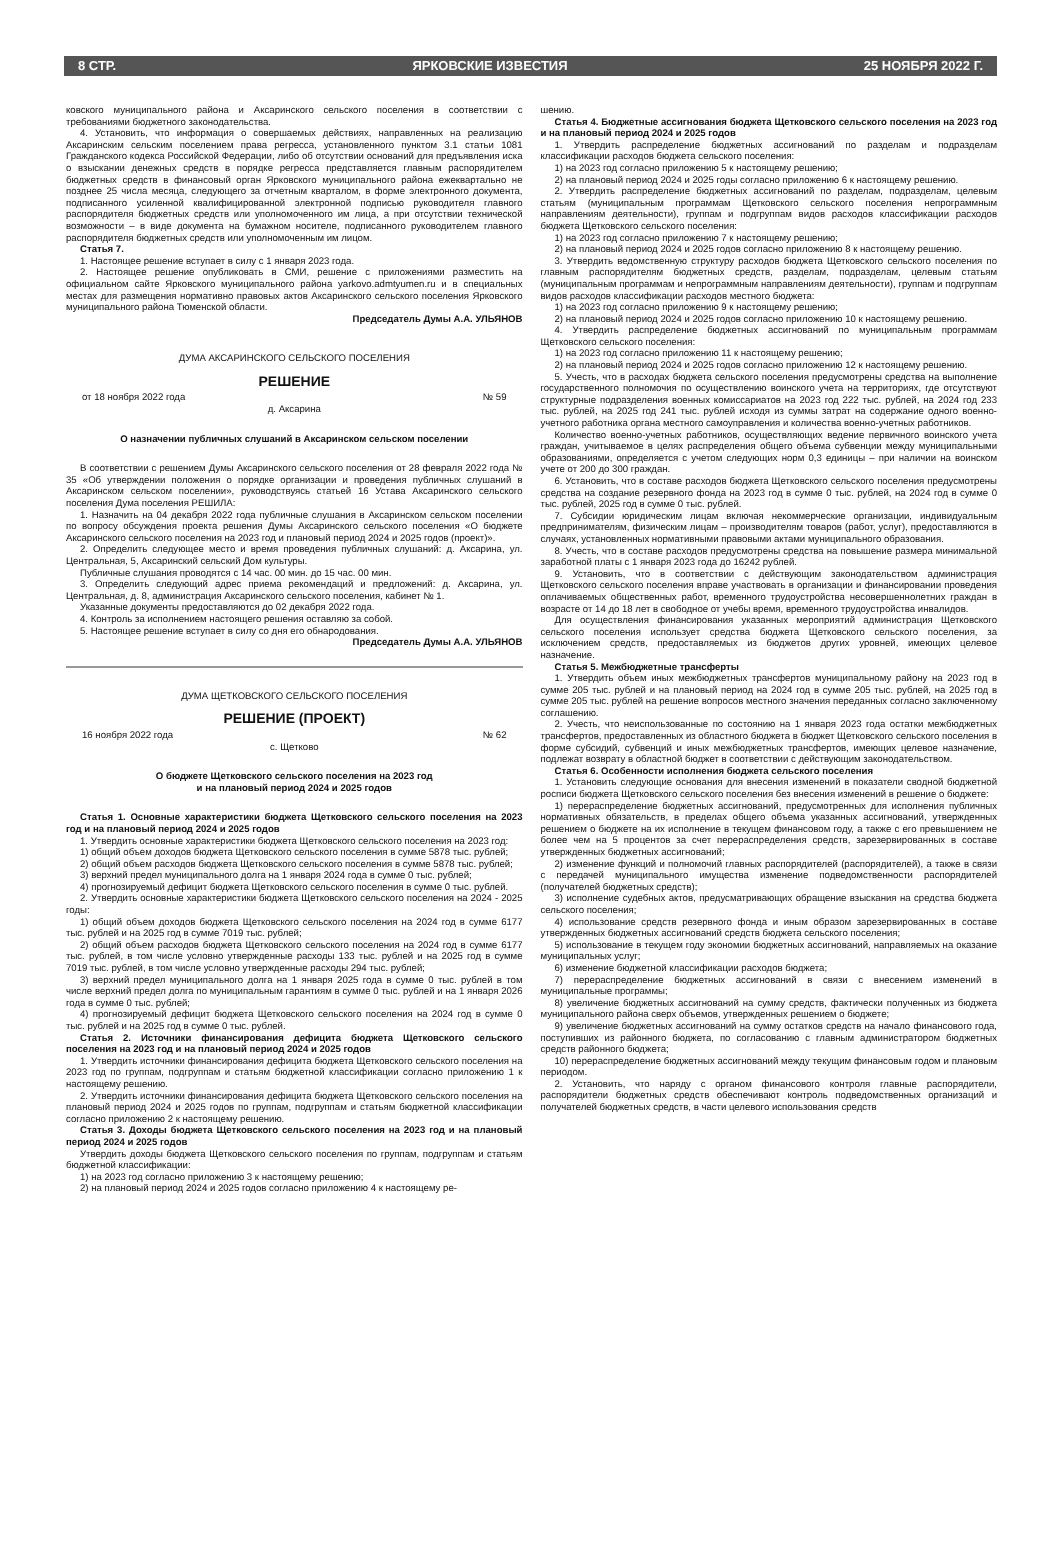8 СТР. ЯРКОВСКИЕ ИЗВЕСТИЯ 25 НОЯБРЯ 2022 Г.
ковского муниципального района и Аксаринского сельского поселения в соответствии с требованиями бюджетного законодательства.
4. Установить, что информация о совершаемых действиях, направленных на реализацию Аксаринским сельским поселением права регресса, установленного пунктом 3.1 статьи 1081 Гражданского кодекса Российской Федерации, либо об отсутствии оснований для предъявления иска о взыскании денежных средств в порядке регресса представляется главным распорядителем бюджетных средств в финансовый орган Ярковского муниципального района ежеквартально не позднее 25 числа месяца, следующего за отчетным кварталом, в форме электронного документа, подписанного усиленной квалифицированной электронной подписью руководителя главного распорядителя бюджетных средств или уполномоченного им лица, а при отсутствии технической возможности – в виде документа на бумажном носителе, подписанного руководителем главного распорядителя бюджетных средств или уполномоченным им лицом.
Статья 7.
1. Настоящее решение вступает в силу с 1 января 2023 года.
2. Настоящее решение опубликовать в СМИ, решение с приложениями разместить на официальном сайте Ярковского муниципального района yarkovo.admtyumen.ru и в специальных местах для размещения нормативно правовых актов Аксаринского сельского поселения Ярковского муниципального района Тюменской области.
Председатель Думы А.А. УЛЬЯНОВ
ДУМА АКСАРИНСКОГО СЕЛЬСКОГО ПОСЕЛЕНИЯ
РЕШЕНИЕ
от 18 ноября 2022 года № 59
д. Аксарина
О назначении публичных слушаний в Аксаринском сельском поселении
В соответствии с решением Думы Аксаринского сельского поселения от 28 февраля 2022 года № 35 «Об утверждении положения о порядке организации и проведения публичных слушаний в Аксаринском сельском поселении», руководствуясь статьей 16 Устава Аксаринского сельского поселения Дума поселения РЕШИЛА:
1. Назначить на 04 декабря 2022 года публичные слушания в Аксаринском сельском поселении по вопросу обсуждения проекта решения Думы Аксаринского сельского поселения «О бюджете Аксаринского сельского поселения на 2023 год и плановый период 2024 и 2025 годов (проект)».
2. Определить следующее место и время проведения публичных слушаний: д. Аксарина, ул. Центральная, 5, Аксаринский сельский Дом культуры.
Публичные слушания проводятся с 14 час. 00 мин. до 15 час. 00 мин.
3. Определить следующий адрес приема рекомендаций и предложений: д. Аксарина, ул. Центральная, д. 8, администрация Аксаринского сельского поселения, кабинет № 1.
Указанные документы предоставляются до 02 декабря 2022 года.
4. Контроль за исполнением настоящего решения оставляю за собой.
5. Настоящее решение вступает в силу со дня его обнародования.
Председатель Думы А.А. УЛЬЯНОВ
ДУМА ЩЕТКОВСКОГО СЕЛЬСКОГО ПОСЕЛЕНИЯ
РЕШЕНИЕ (ПРОЕКТ)
16 ноября 2022 года № 62
с. Щетково
О бюджете Щетковского сельского поселения на 2023 год
и на плановый период 2024 и 2025 годов
Статья 1. Основные характеристики бюджета Щетковского сельского поселения на 2023 год и на плановый период 2024 и 2025 годов
1. Утвердить основные характеристики бюджета Щетковского сельского поселения на 2023 год:
1) общий объем доходов бюджета Щетковского сельского поселения в сумме 5878 тыс. рублей;
2) общий объем расходов бюджета Щетковского сельского поселения в сумме 5878 тыс. рублей;
3) верхний предел муниципального долга на 1 января 2024 года в сумме 0 тыс. рублей;
4) прогнозируемый дефицит бюджета Щетковского сельского поселения в сумме 0 тыс. рублей.
2. Утвердить основные характеристики бюджета Щетковского сельского поселения на 2024 - 2025 годы:
1) общий объем доходов бюджета Щетковского сельского поселения на 2024 год в сумме 6177 тыс. рублей и на 2025 год в сумме 7019 тыс. рублей;
2) общий объем расходов бюджета Щетковского сельского поселения на 2024 год в сумме 6177 тыс. рублей, в том числе условно утвержденные расходы 133 тыс. рублей и на 2025 год в сумме 7019 тыс. рублей, в том числе условно утвержденные расходы 294 тыс. рублей;
3) верхний предел муниципального долга на 1 января 2025 года в сумме 0 тыс. рублей в том числе верхний предел долга по муниципальным гарантиям в сумме 0 тыс. рублей и на 1 января 2026 года в сумме 0 тыс. рублей;
4) прогнозируемый дефицит бюджета Щетковского сельского поселения на 2024 год в сумме 0 тыс. рублей и на 2025 год в сумме 0 тыс. рублей.
Статья 2. Источники финансирования дефицита бюджета Щетковского сельского поселения на 2023 год и на плановый период 2024 и 2025 годов
1. Утвердить источники финансирования дефицита бюджета Щетковского сельского поселения на 2023 год по группам, подгруппам и статьям бюджетной классификации согласно приложению 1 к настоящему решению.
2. Утвердить источники финансирования дефицита бюджета Щетковского сельского поселения на плановый период 2024 и 2025 годов по группам, подгруппам и статьям бюджетной классификации согласно приложению 2 к настоящему решению.
Статья 3. Доходы бюджета Щетковского сельского поселения на 2023 год и на плановый период 2024 и 2025 годов
Утвердить доходы бюджета Щетковского сельского поселения по группам, подгруппам и статьям бюджетной классификации:
1) на 2023 год согласно приложению 3 к настоящему решению;
2) на плановый период 2024 и 2025 годов согласно приложению 4 к настоящему ре-
шению.
Статья 4. Бюджетные ассигнования бюджета Щетковского сельского поселения на 2023 год и на плановый период 2024 и 2025 годов
1. Утвердить распределение бюджетных ассигнований по разделам и подразделам классификации расходов бюджета сельского поселения:
1) на 2023 год согласно приложению 5 к настоящему решению;
2) на плановый период 2024 и 2025 годы согласно приложению 6 к настоящему решению.
2. Утвердить распределение бюджетных ассигнований по разделам, подразделам, целевым статьям (муниципальным программам Щетковского сельского поселения непрограммным направлениям деятельности), группам и подгруппам видов расходов классификации расходов бюджета Щетковского сельского поселения:
1) на 2023 год согласно приложению 7 к настоящему решению;
2) на плановый период 2024 и 2025 годов согласно приложению 8 к настоящему решению.
3. Утвердить ведомственную структуру расходов бюджета Щетковского сельского поселения по главным распорядителям бюджетных средств, разделам, подразделам, целевым статьям (муниципальным программам и непрограммным направлениям деятельности), группам и подгруппам видов расходов классификации расходов местного бюджета:
1) на 2023 год согласно приложению 9 к настоящему решению;
2) на плановый период 2024 и 2025 годов согласно приложению 10 к настоящему решению.
4. Утвердить распределение бюджетных ассигнований по муниципальным программам Щетковского сельского поселения:
1) на 2023 год согласно приложению 11 к настоящему решению;
2) на плановый период 2024 и 2025 годов согласно приложению 12 к настоящему решению.
5. Учесть, что в расходах бюджета сельского поселения предусмотрены средства на выполнение государственного полномочия по осуществлению воинского учета на территориях, где отсутствуют структурные подразделения военных комиссариатов на 2023 год 222 тыс. рублей, на 2024 год 233 тыс. рублей, на 2025 год 241 тыс. рублей исходя из суммы затрат на содержание одного военно-учетного работника органа местного самоуправления и количества военно-учетных работников.
Количество военно-учетных работников, осуществляющих ведение первичного воинского учета граждан, учитываемое в целях распределения общего объема субвенции между муниципальными образованиями, определяется с учетом следующих норм 0,3 единицы – при наличии на воинском учете от 200 до 300 граждан.
6. Установить, что в составе расходов бюджета Щетковского сельского поселения предусмотрены средства на создание резервного фонда на 2023 год в сумме 0 тыс. рублей, на 2024 год в сумме 0 тыс. рублей, 2025 год в сумме 0 тыс. рублей.
7. Субсидии юридическим лицам включая некоммерческие организации, индивидуальным предпринимателям, физическим лицам – производителям товаров (работ, услуг), предоставляются в случаях, установленных нормативными правовыми актами муниципального образования.
8. Учесть, что в составе расходов предусмотрены средства на повышение размера минимальной заработной платы с 1 января 2023 года до 16242 рублей.
9. Установить, что в соответствии с действующим законодательством администрация Щетковского сельского поселения вправе участвовать в организации и финансировании проведения оплачиваемых общественных работ, временного трудоустройства несовершеннолетних граждан в возрасте от 14 до 18 лет в свободное от учебы время, временного трудоустройства инвалидов.
Для осуществления финансирования указанных мероприятий администрация Щетковского сельского поселения использует средства бюджета Щетковского сельского поселения, за исключением средств, предоставляемых из бюджетов других уровней, имеющих целевое назначение.
Статья 5. Межбюджетные трансферты
1. Утвердить объем иных межбюджетных трансфертов муниципальному району на 2023 год в сумме 205 тыс. рублей и на плановый период на 2024 год в сумме 205 тыс. рублей, на 2025 год в сумме 205 тыс. рублей на решение вопросов местного значения переданных согласно заключенному соглашению.
2. Учесть, что неиспользованные по состоянию на 1 января 2023 года остатки межбюджетных трансфертов, предоставленных из областного бюджета в бюджет Щетковского сельского поселения в форме субсидий, субвенций и иных межбюджетных трансфертов, имеющих целевое назначение, подлежат возврату в областной бюджет в соответствии с действующим законодательством.
Статья 6. Особенности исполнения бюджета сельского поселения
1. Установить следующие основания для внесения изменений в показатели сводной бюджетной росписи бюджета Щетковского сельского поселения без внесения изменений в решение о бюджете:
1) перераспределение бюджетных ассигнований, предусмотренных для исполнения публичных нормативных обязательств, в пределах общего объема указанных ассигнований, утвержденных решением о бюджете на их исполнение в текущем финансовом году, а также с его превышением не более чем на 5 процентов за счет перераспределения средств, зарезервированных в составе утвержденных бюджетных ассигнований;
2) изменение функций и полномочий главных распорядителей (распорядителей), а также в связи с передачей муниципального имущества изменение подведомственности распорядителей (получателей бюджетных средств);
3) исполнение судебных актов, предусматривающих обращение взыскания на средства бюджета сельского поселения;
4) использование средств резервного фонда и иным образом зарезервированных в составе утвержденных бюджетных ассигнований средств бюджета сельского поселения;
5) использование в текущем году экономии бюджетных ассигнований, направляемых на оказание муниципальных услуг;
6) изменение бюджетной классификации расходов бюджета;
7) перераспределение бюджетных ассигнований в связи с внесением изменений в муниципальные программы;
8) увеличение бюджетных ассигнований на сумму средств, фактически полученных из бюджета муниципального района сверх объемов, утвержденных решением о бюджете;
9) увеличение бюджетных ассигнований на сумму остатков средств на начало финансового года, поступивших из районного бюджета, по согласованию с главным администратором бюджетных средств районного бюджета;
10) перераспределение бюджетных ассигнований между текущим финансовым годом и плановым периодом.
2. Установить, что наряду с органом финансового контроля главные распорядители, распорядители бюджетных средств обеспечивают контроль подведомственных организаций и получателей бюджетных средств, в части целевого использования средств